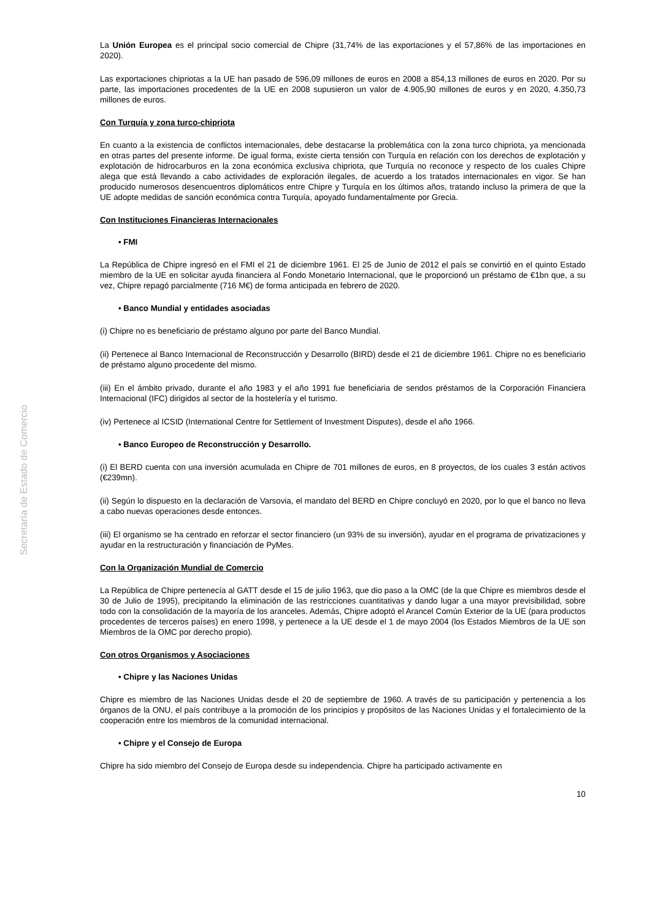Secretaría de Estado de Comercio
La Unión Europea es el principal socio comercial de Chipre (31,74% de las exportaciones y el 57,86% de las importaciones en 2020).
Las exportaciones chipriotas a la UE han pasado de 596,09 millones de euros en 2008 a 854,13 millones de euros en 2020. Por su parte, las importaciones procedentes de la UE en 2008 supusieron un valor de 4.905,90 millones de euros y en 2020, 4.350,73 millones de euros.
Con Turquía y zona turco-chipriota
En cuanto a la existencia de conflictos internacionales, debe destacarse la problemática con la zona turco chipriota, ya mencionada en otras partes del presente informe. De igual forma, existe cierta tensión con Turquía en relación con los derechos de explotación y explotación de hidrocarburos en la zona económica exclusiva chipriota, que Turquía no reconoce y respecto de los cuales Chipre alega que está llevando a cabo actividades de exploración ilegales, de acuerdo a los tratados internacionales en vigor. Se han producido numerosos desencuentros diplomáticos entre Chipre y Turquía en los últimos años, tratando incluso la primera de que la UE adopte medidas de sanción económica contra Turquía, apoyado fundamentalmente por Grecia.
Con Instituciones Financieras Internacionales
• FMI
La República de Chipre ingresó en el FMI el 21 de diciembre 1961. El 25 de Junio de 2012 el país se convirtió en el quinto Estado miembro de la UE en solicitar ayuda financiera al Fondo Monetario Internacional, que le proporcionó un préstamo de €1bn que, a su vez, Chipre repagó parcialmente (716 M€) de forma anticipada en febrero de 2020.
• Banco Mundial y entidades asociadas
(i) Chipre no es beneficiario de préstamo alguno por parte del Banco Mundial.
(ii) Pertenece al Banco Internacional de Reconstrucción y Desarrollo (BIRD) desde el 21 de diciembre 1961. Chipre no es beneficiario de préstamo alguno procedente del mismo.
(iii) En el ámbito privado, durante el año 1983 y el año 1991 fue beneficiaria de sendos préstamos de la Corporación Financiera Internacional (IFC) dirigidos al sector de la hostelería y el turismo.
(iv) Pertenece al ICSID (International Centre for Settlement of Investment Disputes), desde el año 1966.
• Banco Europeo de Reconstrucción y Desarrollo.
(i) El BERD cuenta con una inversión acumulada en Chipre de 701 millones de euros, en 8 proyectos, de los cuales 3 están activos (€239mn).
(ii) Según lo dispuesto en la declaración de Varsovia, el mandato del BERD en Chipre concluyó en 2020, por lo que el banco no lleva a cabo nuevas operaciones desde entonces.
(iii) El organismo se ha centrado en reforzar el sector financiero (un 93% de su inversión), ayudar en el programa de privatizaciones y ayudar en la restructuración y financiación de PyMes.
Con la Organización Mundial de Comercio
La República de Chipre pertenecía al GATT desde el 15 de julio 1963, que dio paso a la OMC (de la que Chipre es miembros desde el 30 de Julio de 1995), precipitando la eliminación de las restricciones cuantitativas y dando lugar a una mayor previsibilidad, sobre todo con la consolidación de la mayoría de los aranceles. Además, Chipre adoptó el Arancel Común Exterior de la UE (para productos procedentes de terceros países) en enero 1998, y pertenece a la UE desde el 1 de mayo 2004 (los Estados Miembros de la UE son Miembros de la OMC por derecho propio).
Con otros Organismos y Asociaciones
• Chipre y las Naciones Unidas
Chipre es miembro de las Naciones Unidas desde el 20 de septiembre de 1960. A través de su participación y pertenencia a los órganos de la ONU, el país contribuye a la promoción de los principios y propósitos de las Naciones Unidas y el fortalecimiento de la cooperación entre los miembros de la comunidad internacional.
• Chipre y el Consejo de Europa
Chipre ha sido miembro del Consejo de Europa desde su independencia. Chipre ha participado activamente en
10